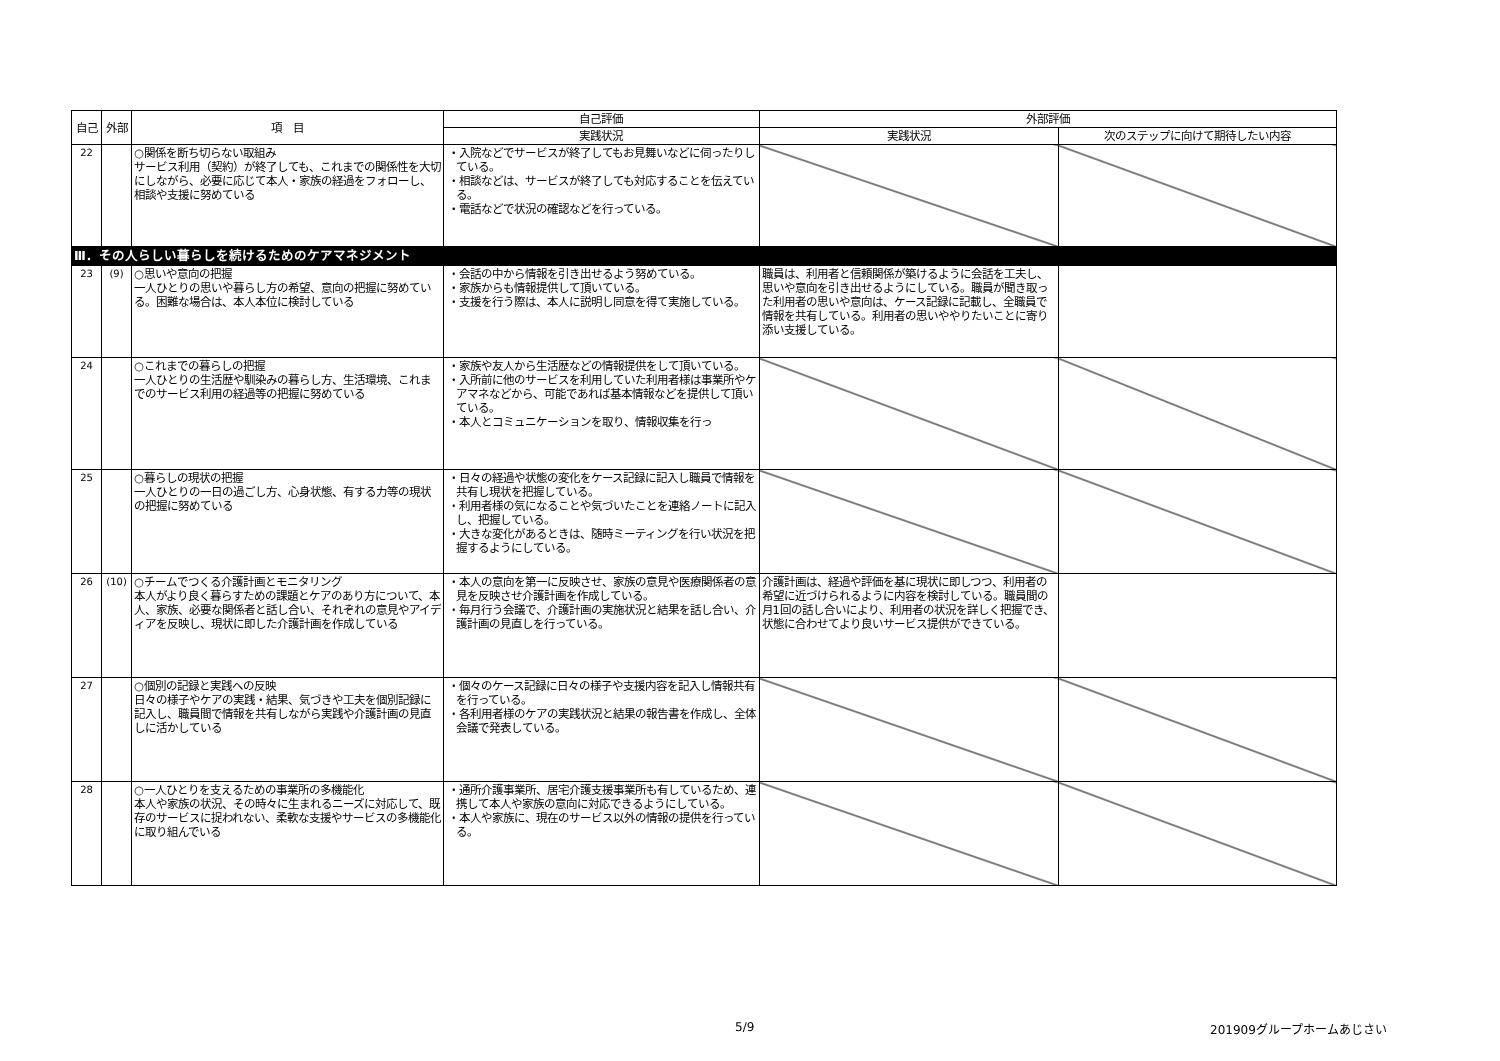| 自己 | 外部 | 項 目 | 自己評価 | 外部評価 | |
| --- | --- | --- | --- | --- | --- |
| | | | 実践状況 | 実践状況 | 次のステップに向けて期待したい内容 |
| 22 | | ○関係を断ち切らない取組み サービス利用（契約）が終了しても、これまでの関係性を大切にしながら、必要に応じて本人・家族の経過をフォローし、相談や支援に努めている | ・入院などでサービスが終了してもお見舞いなどに伺ったりしている。 ・相談などは、サービスが終了しても対応することを伝えている。 ・電話などで状況の確認などを行っている。 | | |
| Ⅲ．その人らしい暮らしを続けるためのケアマネジメント | | | | | |
| 23 | (9) | ○思いや意向の把握 一人ひとりの思いや暮らし方の希望、意向の把握に努めている。困難な場合は、本人本位に検討している | ・会話の中から情報を引き出せるよう努めている。 ・家族からも情報提供して頂いている。 ・支援を行う際は、本人に説明し同意を得て実施している。 | 職員は、利用者と信頼関係が築けるように会話を工夫し、思いや意向を引き出せるようにしている。職員が聞き取った利用者の思いや意向は、ケース記録に記載し、全職員で情報を共有している。利用者の思いややりたいことに寄り添い支援している。 | |
| 24 | | ○これまでの暮らしの把握 一人ひとりの生活歴や馴染みの暮らし方、生活環境、これまでのサービス利用の経過等の把握に努めている | ・家族や友人から生活歴などの情報提供をして頂いている。 ・入所前に他のサービスを利用していた利用者様は事業所やケアマネなどから、可能であれば基本情報などを提供して頂いている。 ・本人とコミュニケーションを取り、情報収集を行っ | | |
| 25 | | ○暮らしの現状の把握 一人ひとりの一日の過ごし方、心身状態、有する力等の現状の把握に努めている | ・日々の経過や状態の変化をケース記録に記入し職員で情報を共有し現状を把握している。 ・利用者様の気になることや気づいたことを連絡ノートに記入し、把握している。 ・大きな変化があるときは、随時ミーティングを行い状況を把握するようにしている。 | | |
| 26 | (10) | ○チームでつくる介護計画とモニタリング 本人がより良く暮らすための課題とケアのあり方について、本人、家族、必要な関係者と話し合い、それぞれの意見やアイディアを反映し、現状に即した介護計画を作成している | ・本人の意向を第一に反映させ、家族の意見や医療関係者の意見を反映させ介護計画を作成している。 ・毎月行う会議で、介護計画の実施状況と結果を話し合い、介護計画の見直しを行っている。 | 介護計画は、経過や評価を基に現状に即しつつ、利用者の希望に近づけられるように内容を検討している。職員間の月1回の話し合いにより、利用者の状況を詳しく把握でき、状態に合わせてより良いサービス提供ができている。 | |
| 27 | | ○個別の記録と実践への反映 日々の様子やケアの実践・結果、気づきや工夫を個別記録に記入し、職員間で情報を共有しながら実践や介護計画の見直しに活かしている | ・個々のケース記録に日々の様子や支援内容を記入し情報共有を行っている。 ・各利用者様のケアの実践状況と結果の報告書を作成し、全体会議で発表している。 | | |
| 28 | | ○一人ひとりを支えるための事業所の多機能化 本人や家族の状況、その時々に生まれるニーズに対応して、既存のサービスに捉われない、柔軟な支援やサービスの多機能化に取り組んでいる | ・通所介護事業所、居宅介護支援事業所も有しているため、連携して本人や家族の意向に対応できるようにしている。 ・本人や家族に、現在のサービス以外の情報の提供を行っている。 | | |
5/9 201909グループホームあじさい